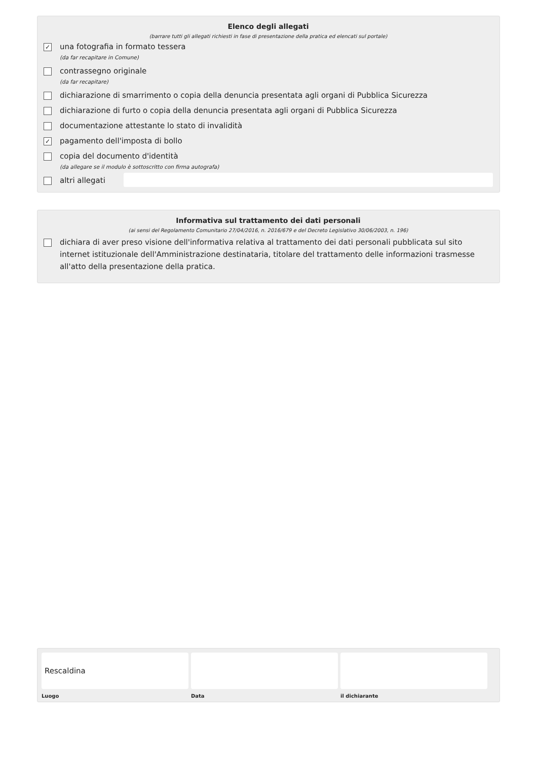Elenco degli allegati
(barrare tutti gli allegati richiesti in fase di presentazione della pratica ed elencati sul portale)
✓
una fotografia in formato tessera
(da far recapitare in Comune)
contrassegno originale
(da far recapitare)
dichiarazione di smarrimento o copia della denuncia presentata agli organi di Pubblica Sicurezza
dichiarazione di furto o copia della denuncia presentata agli organi di Pubblica Sicurezza
documentazione attestante lo stato di invalidità
✓
pagamento dell'imposta di bollo
copia del documento d'identità
(da allegare se il modulo è sottoscritto con firma autografa)
altri allegati
Informativa sul trattamento dei dati personali
(ai sensi del Regolamento Comunitario 27/04/2016, n. 2016/679 e del Decreto Legislativo 30/06/2003, n. 196)
dichiara di aver preso visione dell'informativa relativa al trattamento dei dati personali pubblicata sul sito internet istituzionale dell'Amministrazione destinataria, titolare del trattamento delle informazioni trasmesse all'atto della presentazione della pratica.
Rescaldina
Luogo
Data il dichiarante